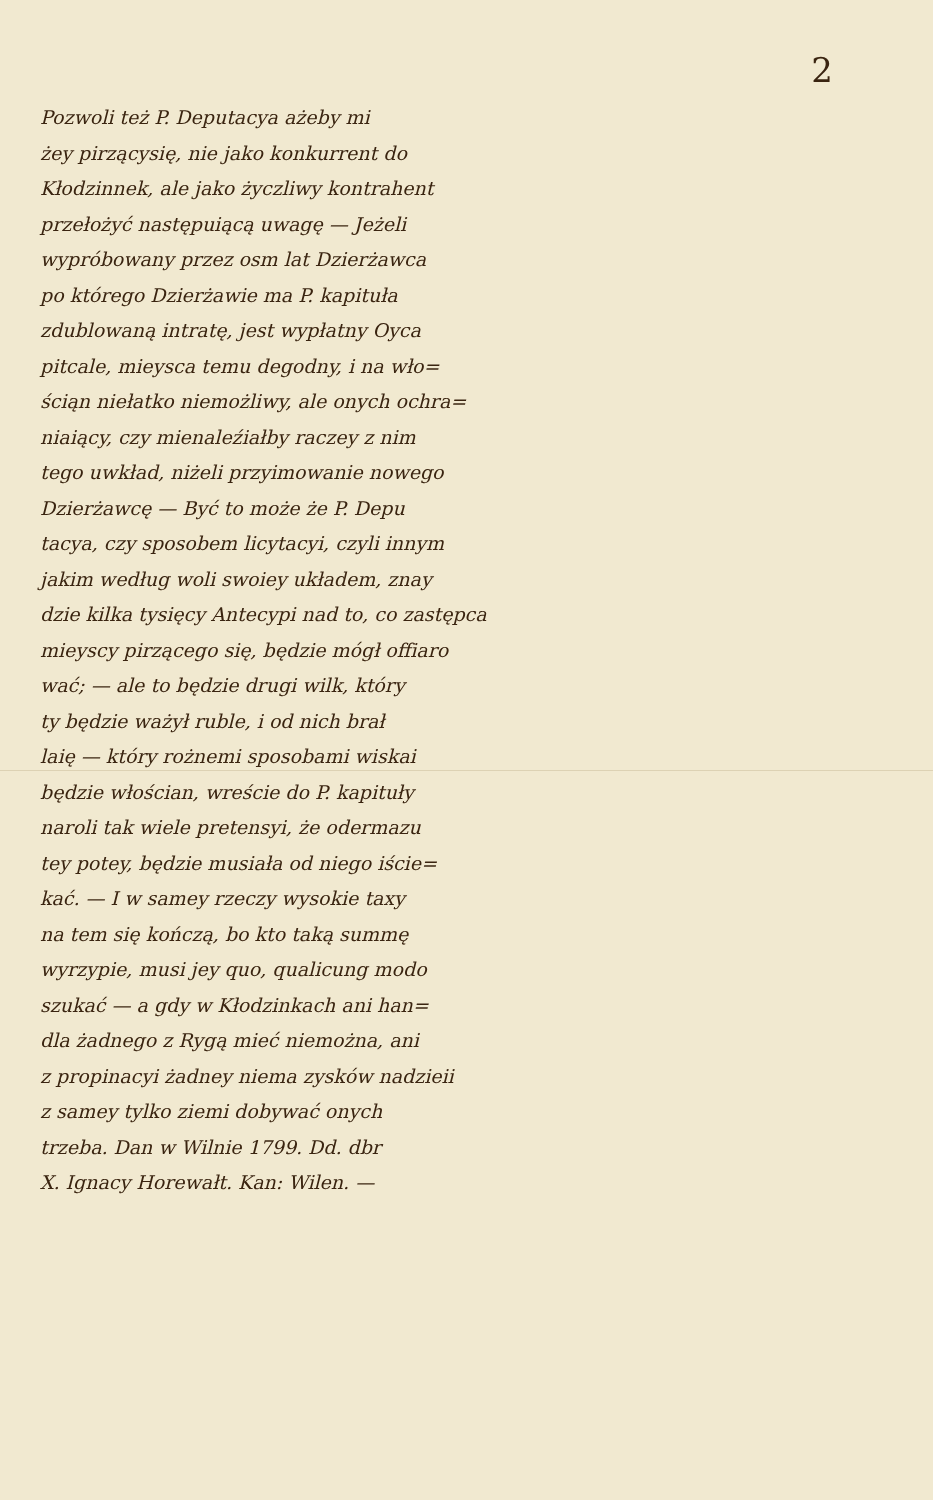2
Pozwoli też P. Deputacya ażeby mi
żey pirzącysię, nie jako konkurrent do
Kłodzinnek, ale jako życzliwy kontrahent
przełożyć następuiącą uwagę — Jeżeli
wypróbowany przez osm lat Dzierżawca
po którego Dzierżawie ma P. kapituła
zdublowaną intratę, jest wypłatny Oyca
pitcale, mieysca temu degodny, i na wło=
ściąn niełatko niemożliwy, ale onych ochra=
niaiący, czy mienaleźiałby raczey z nim
tego uwkład, niżeli przyimowanie nowego
Dzierżawcę — Być to może że P. Depu
tacya, czy sposobem licytacyi, czyli innym
jakim według woli swoiey układem, znay
dzie kilka tysięcy Antecypi nad to, co zastępca
mieyscy pirzącego się, będzie mógł offiaro
wać; — ale to będzie drugi wilk, który
ty będzie ważył ruble, i od nich brał
laię — który rożnemi sposobami wiskai
będzie włościan, wreście do P. kapituły
naroli tak wiele pretensyi, że odermazu
tey potey, będzie musiała od niego iście=
kać. — I w samey rzeczy wysokie taxy
na tem się kończą, bo kto taką summę
wyrzypie, musi jey quo, qualicung modo
szukać — a gdy w Kłodzinkach ani han=
dla żadnego z Rygą mieć niemożna, ani
z propinacyi żadney niema zysków nadzieii
z samey tylko ziemi dobywać onych
trzeba. Dan w Wilnie 1799. Dd. dbr
X. Ignacy Horewałt. Kan: Wilen. —